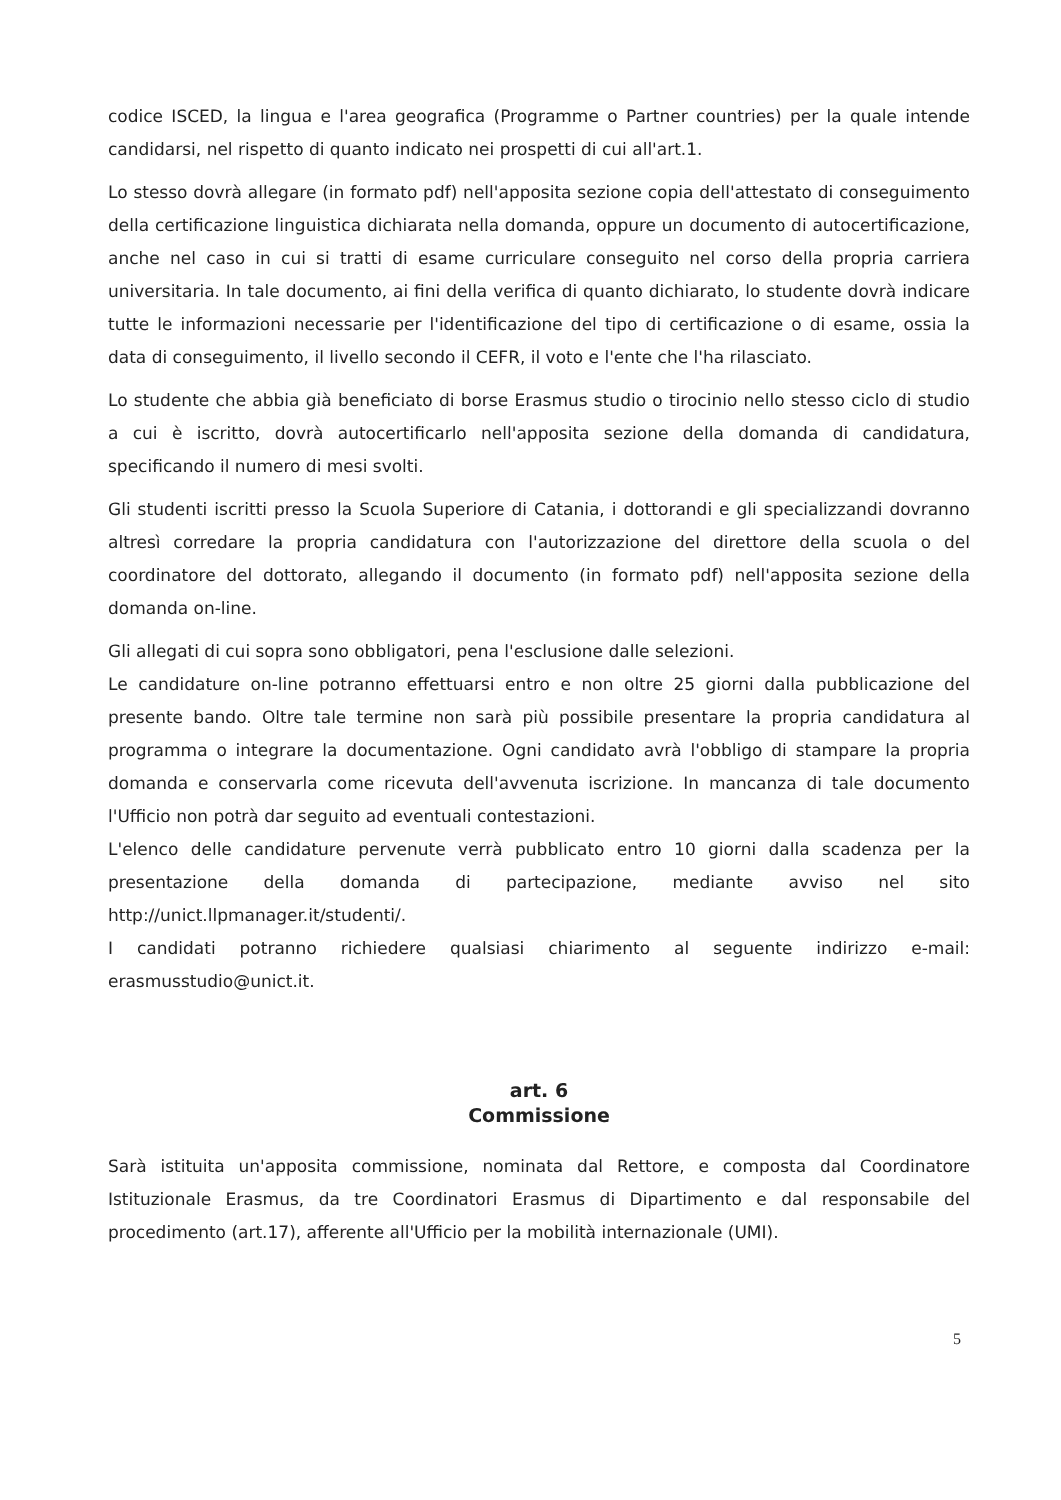codice ISCED, la lingua e l'area geografica (Programme o Partner countries) per la quale intende candidarsi, nel rispetto di quanto indicato nei prospetti di cui all'art.1.
Lo stesso dovrà allegare (in formato pdf) nell'apposita sezione copia dell'attestato di conseguimento della certificazione linguistica dichiarata nella domanda, oppure un documento di autocertificazione, anche nel caso in cui si tratti di esame curriculare conseguito nel corso della propria carriera universitaria. In tale documento, ai fini della verifica di quanto dichiarato, lo studente dovrà indicare tutte le informazioni necessarie per l'identificazione del tipo di certificazione o di esame, ossia la data di conseguimento, il livello secondo il CEFR, il voto e l'ente che l'ha rilasciato.
Lo studente che abbia già beneficiato di borse Erasmus studio o tirocinio nello stesso ciclo di studio a cui è iscritto, dovrà autocertificarlo nell'apposita sezione della domanda di candidatura, specificando il numero di mesi svolti.
Gli studenti iscritti presso la Scuola Superiore di Catania, i dottorandi e gli specializzandi dovranno altresì corredare la propria candidatura con l'autorizzazione del direttore della scuola o del coordinatore del dottorato, allegando il documento (in formato pdf) nell'apposita sezione della domanda on-line.
Gli allegati di cui sopra sono obbligatori, pena l'esclusione dalle selezioni.
Le candidature on-line potranno effettuarsi entro e non oltre 25 giorni dalla pubblicazione del presente bando. Oltre tale termine non sarà più possibile presentare la propria candidatura al programma o integrare la documentazione. Ogni candidato avrà l'obbligo di stampare la propria domanda e conservarla come ricevuta dell'avvenuta iscrizione. In mancanza di tale documento l'Ufficio non potrà dar seguito ad eventuali contestazioni.
L'elenco delle candidature pervenute verrà pubblicato entro 10 giorni dalla scadenza per la presentazione della domanda di partecipazione, mediante avviso nel sito http://unict.llpmanager.it/studenti/.
I candidati potranno richiedere qualsiasi chiarimento al seguente indirizzo e-mail: erasmusstudio@unict.it.
art. 6
Commissione
Sarà istituita un'apposita commissione, nominata dal Rettore, e composta dal Coordinatore Istituzionale Erasmus, da tre Coordinatori Erasmus di Dipartimento e dal responsabile del procedimento (art.17), afferente all'Ufficio per la mobilità internazionale (UMI).
5